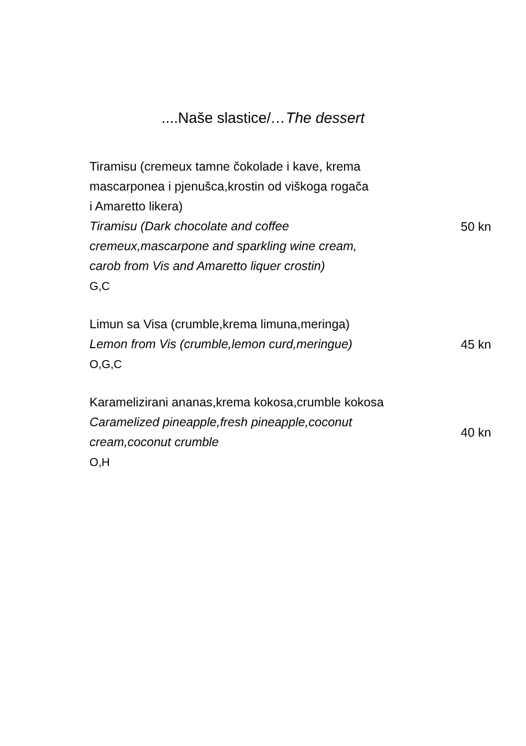....Naše slastice/…The dessert
Tiramisu (cremeux tamne čokolade i kave, krema
mascarponea i pjenušca,krostin od viškoga rogača
i Amaretto likera)
Tiramisu (Dark chocolate and coffee
cremeux,mascarpone and sparkling wine cream,
carob from Vis and Amaretto liquer crostin)
G,C
50 kn
Limun sa Visa (crumble,krema limuna,meringa)
Lemon from Vis (crumble,lemon curd,meringue)
O,G,C
45 kn
Karamelizirani ananas,krema kokosa,crumble kokosa
Caramelized pineapple,fresh pineapple,coconut
cream,coconut crumble
O,H
40 kn